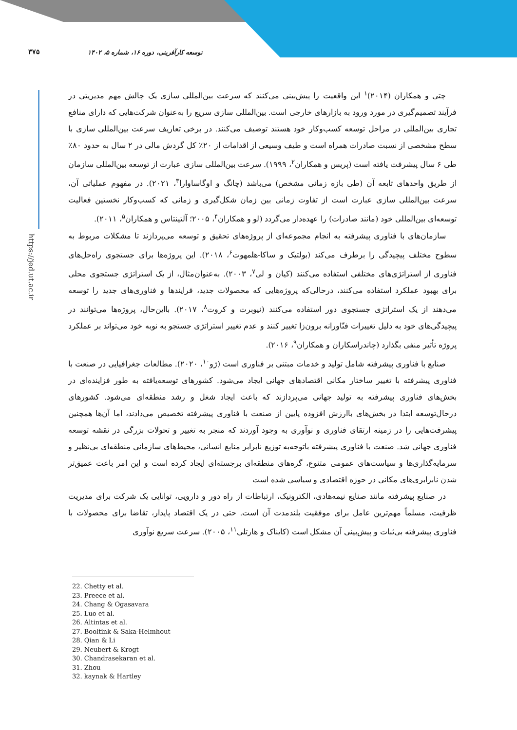۳۷۵
توسعه کارآفرینی، دوره ۱۶، شماره ۵، ۱۴۰۲
https://jed.ut.ac.ir
چتی و همکاران (۲۰۱۴)<sup>۱</sup> این واقعیت را پیش‌بینی می‌کنند که سرعت بین‌المللی سازی یک چالش مهم مدیریتی در فرآیند تصمیم‌گیری در مورد ورود به بازارهای خارجی است. بین‌المللی سازی سریع را به‌عنوان شرکت‌هایی که دارای منافع تجاری بین‌المللی در مراحل توسعه کسب‌وکار خود هستند توصیف می‌کنند. در برخی تعاریف سرعت بین‌المللی سازی با سطح مشخصی از نسبت صادرات همراه است و طیف وسیعی از اقدامات از ۲۰٪ کل گردش مالی در ۲ سال به حدود ۸۰٪ طی ۶ سال پیشرفت یافته است (پریس و همکاران<sup>۲</sup>، ۱۹۹۹). سرعت بین‌المللی سازی عبارت از توسعه بین‌المللی سازمان از طریق واحدهای تابعه آن (طی بازه زمانی مشخص) می‌باشد (چانگ و اوگاساوارا<sup>۳</sup>، ۲۰۲۱). در مفهوم عملیاتی آن، سرعت بین‌المللی سازی عبارت است از تفاوت زمانی بین زمان شکل‌گیری و زمانی که کسب‌وکار نخستین فعالیت توسعه‌ای بین‌المللی خود (مانند صادرات) را عهده‌دار می‌گردد (لو و همکاران<sup>۴</sup>، ۲۰۰۵؛ آلتینتاس و همکاران<sup>۵</sup>، ۲۰۱۱).
سازمان‌های با فناوری پیشرفته به انجام مجموعه‌ای از پروژه‌های تحقیق و توسعه می‌پردازند تا مشکلات مربوط به سطوح مختلف پیچیدگی را برطرف می‌کند (بولتیک و ساکا-هلمهوت<sup>۶</sup>، ۲۰۱۸). این پروژه‌ها برای جستجوی راه‌حل‌های فناوری از استراتژی‌های مختلفی استفاده می‌کنند (کیان و لی<sup>۷</sup>، ۲۰۰۳). به‌عنوان‌مثال، از یک استراتژی جستجوی محلی برای بهبود عملکرد استفاده می‌کنند، درحالی‌که پروژه‌هایی که محصولات جدید، فرایندها و فناوری‌های جدید را توسعه می‌دهند از یک استراتژی جستجوی دور استفاده می‌کنند (نیوبرت و کروت<sup>۸</sup>، ۲۰۱۷). بااین‌حال، پروژه‌ها می‌توانند در پیچیدگی‌های خود به دلیل تغییرات فنّاورانه برون‌زا تغییر کنند و عدم تغییر استراتژی جستجو به نوبه خود می‌تواند بر عملکرد پروژه تأثیر منفی بگذارد (چاندراسکاران و همکاران<sup>۹</sup>، ۲۰۱۶).
صنایع با فناوری پیشرفته شامل تولید و خدمات مبتنی بر فناوری است (ژو<sup>۱۰</sup>، ۲۰۲۰). مطالعات جغرافیایی در صنعت با فناوری پیشرفته با تغییر ساختار مکانی اقتصادهای جهانی ایجاد می‌شود. کشورهای توسعه‌یافته به طور فزاینده‌ای در بخش‌های فناوری پیشرفته به تولید جهانی می‌پردازند که باعث ایجاد شغل و رشد منطقه‌ای می‌شود. کشورهای درحال‌توسعه ابتدا در بخش‌های باارزش افزوده پایین از صنعت با فناوری پیشرفته تخصیص می‌دادند، اما آن‌ها همچنین پیشرفت‌هایی را در زمینه ارتقای فناوری و نوآوری به وجود آوردند که منجر به تغییر و تحولات بزرگی در نقشه توسعه فناوری جهانی شد. صنعت با فناوری پیشرفته باتوجه‌به توزیع نابرابر منابع انسانی، محیط‌های سازمانی منطقه‌ای بی‌نظیر و سرمایه‌گذاری‌ها و سیاست‌های عمومی متنوع، گره‌های منطقه‌ای برجسته‌ای ایجاد کرده است و این امر باعث عمیق‌تر شدن نابرابری‌های مکانی در حوزه اقتصادی و سیاسی شده است
در صنایع پیشرفته مانند صنایع نیمه‌هادی، الکترونیک، ارتباطات از راه دور و دارویی، توانایی یک شرکت برای مدیریت ظرفیت، مسلماً مهم‌ترین عامل برای موفقیت بلندمدت آن است. حتی در یک اقتصاد پایدار، تقاضا برای محصولات با فناوری پیشرفته بی‌ثبات و پیش‌بینی آن مشکل است (کایناک و هارتلی<sup>۱۱</sup>، ۲۰۰۵). سرعت سریع نوآوری
22. Chetty et al.
23. Preece et al.
24. Chang & Ogasavara
25. Luo et al.
26. Altintas et al.
27. Booltink & Saka-Helmhout
28. Qian & Li
29. Neubert & Krogt
30. Chandrasekaran et al.
31. Zhou
32. kaynak & Hartley